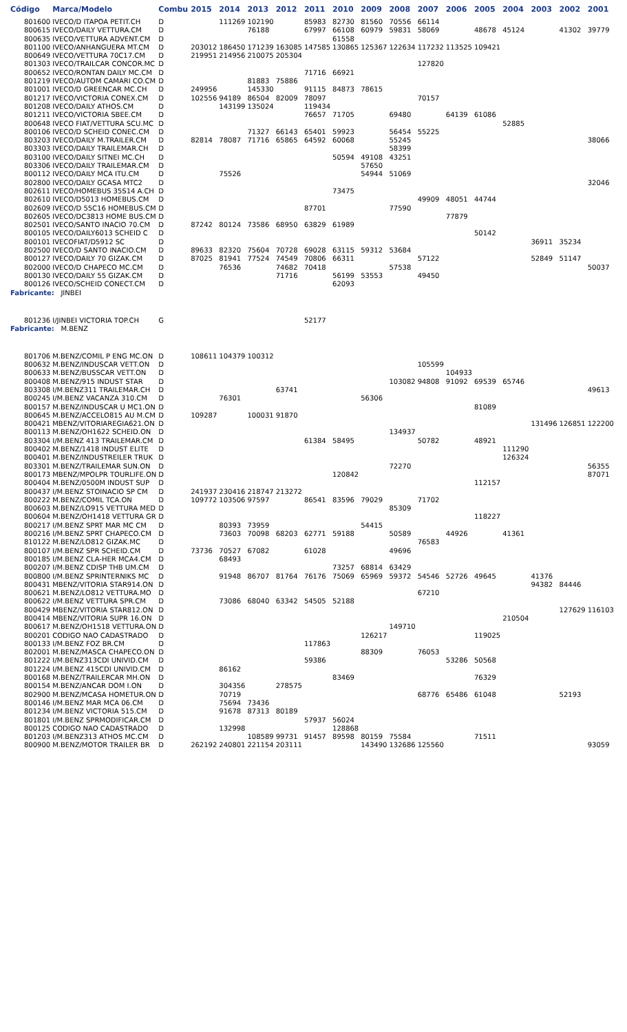| Código | Marca/Modelo | Combu | 2015 | 2014 | 2013 | 2012 | 2011 | 2010 | 2009 | 2008 | 2007 | 2006 | 2005 | 2004 | 2003 | 2002 | 2001 |
| --- | --- | --- | --- | --- | --- | --- | --- | --- | --- | --- | --- | --- | --- | --- | --- | --- | --- |
| 801600 | IVECO/D ITAPOA PETIT.CH | D | | 111269 | 102190 | | 85983 | 82730 | 81560 | 70556 | 66114 | | | | | | |
| 800615 | IVECO/DAILY VETTURA.CM | D | | | 76188 | | 67997 | 66108 | 60979 | 59831 | 58069 | | 48678 | 45124 | | 41302 | 39779 |
| 800635 | IVECO/VETTURA ADVENT.CM | D | | | | | | 61558 | | | | | | | | | |
| 801100 | IVECO/ANHANGUERA MT.CM | D | 203012 | 186450 | 171239 | 163085 | 147585 | 130865 | 125367 | 122634 | 117232 | 113525 | 109421 | | | | |
| 800649 | IVECO/VETTURA 70C17.CM | D | 219951 | 214956 | 210075 | 205304 | | | | | | | | | | | |
| 801303 | IVECO/TRAILCAR CONCOR.MC | D | | | | | | | | | 127820 | | | | | | |
| 800652 | IVECO/RONTAN DAILY MC.CM | D | | | | | 71716 | 66921 | | | | | | | | | |
| 801219 | IVECO/AUTOM CAMARI CO.CM | D | | | 81883 | 75886 | | | | | | | | | | | |
| 801001 | IVECO/D GREENCAR MC.CH | D | 249956 | | 145330 | | 91115 | 84873 | 78615 | | | | | | | | |
| 801217 | IVECO/VICTORIA CONEX.CM | D | 102556 | 94189 | 86504 | 82009 | 78097 | | | | 70157 | | | | | | |
| 801208 | IVECO/DAILY ATHOS.CM | D | | 143199 | 135024 | | 119434 | | | | | | | | | | |
| 801211 | IVECO/VICTORIA SBEE.CM | D | | | | | 76657 | 71705 | | 69480 | | 64139 | 61086 | | | | |
| 800648 | IVECO FIAT/VETTURA SCU.MC | D | | | | | | | | | | | | 52885 | | | |
| 800106 | IVECO/D SCHEID CONEC.CM | D | | | 71327 | 66143 | 65401 | 59923 | | 56454 | 55225 | | | | | | |
| 803203 | IVECO/DAILY M.TRAILER.CM | D | 82814 | 78087 | 71716 | 65865 | 64592 | 60068 | | 55245 | | | | | | | 38066 |
| 803303 | IVECO/DAILY TRAILEMAR.CH | D | | | | | | | | 58399 | | | | | | | |
| 803100 | IVECO/DAILY SITNEI MC.CH | D | | | | | | 50594 | 49108 | 43251 | | | | | | | |
| 803306 | IVECO/DAILY TRAILEMAR.CM | D | | | | | | | 57650 | | | | | | | | |
| 800112 | IVECO/DAILY MCA ITU.CM | D | | 75526 | | | | | 54944 | 51069 | | | | | | | |
| 802800 | IVECO/DAILY GCASA MTC2 | D | | | | | | | | | | | | | | | 32046 |
| 802611 | IVECO/HOMEBUS 35S14 A.CH | D | | | | | | 73475 | | | | | | | | | |
| 802610 | IVECO/D5013 HOMEBUS.CM | D | | | | | | | | | 49909 | 48051 | 44744 | | | | |
| 802609 | IVECO/D 55C16 HOMEBUS.CM | D | | | | | 87701 | | | 77590 | | | | | | | |
| 802605 | IVECO/DC3813 HOME BUS.CM | D | | | | | | | | | | 77879 | | | | | |
| 802501 | IVECO/SANTO INACIO 70.CM | D | 87242 | 80124 | 73586 | 68950 | 63829 | 61989 | | | | | | | | | |
| 800105 | IVECO/DAILY6013 SCHEID C | D | | | | | | | | | | | 50142 | | | | |
| 800101 | IVECOFIAT/D5912 SC | D | | | | | | | | | | | | | 36911 | 35234 | |
| 802500 | IVECO/D SANTO INACIO.CM | D | 89633 | 82320 | 75604 | 70728 | 69028 | 63115 | 59312 | 53684 | | | | | | | |
| 800127 | IVECO/DAILY 70 GIZAK.CM | D | 87025 | 81941 | 77524 | 74549 | 70806 | 66311 | | | 57122 | | | | 52849 | 51147 | |
| 802000 | IVECO/D CHAPECO MC.CM | D | | 76536 | | 74682 | 70418 | | | 57538 | | | | | | | 50037 |
| 800130 | IVECO/DAILY 55 GIZAK.CM | D | | | | 71716 | | 56199 | 53553 | | 49450 | | | | | | |
| 800126 | IVECO/SCHEID CONECT.CM | D | | | | | | 62093 | | | | | | | | | |
| Fabricante: JINBEI | | | | | | | | | | | | | | | | | |
| 801236 | I/JINBEI VICTORIA TOP.CH | G | | | | | 52177 | | | | | | | | | | |
| Fabricante: M.BENZ | | | | | | | | | | | | | | | | | |
| 801706 | M.BENZ/COMIL P ENG MC.ON | D | 108611 | 104379 | 100312 | | | | | | | | | | | | |
| 800632 | M.BENZ/INDUSCAR VETT.ON | D | | | | | | | | | 105599 | | | | | | |
| 800633 | M.BENZ/BUSSCAR VETT.ON | D | | | | | | | | | | 104933 | | | | | |
| 800408 | M.BENZ/915 INDUST STAR | D | | | | | | | | 103082 | 94808 | 91092 | 69539 | 65746 | | | |
| 803308 | I/M.BENZ311 TRAILEMAR.CH | D | | | | 63741 | | | | | | | | | | | 49613 |
| 800245 | I/M.BENZ VACANZA 310.CM | D | | 76301 | | | | | 56306 | | | | | | | | |
| 800157 | M.BENZ/INDUSCAR U MC1.ON | D | | | | | | | | | | | 81089 | | | | |
| 800645 | M.BENZ/ACCELO815 AU M.CM | D | 109287 | | 100031 | 91870 | | | | | | | | | | | |
| 800421 | MBENZ/VITORIAREGIA621.ON | D | | | | | | | | | | | | | 131496 | 126851 | 122200 |
| 800113 | M.BENZ/OH1622 SCHEID.ON | D | | | | | | | | 134937 | | | | | | | |
| 803304 | I/M.BENZ 413 TRAILEMAR.CM | D | | | | | 61384 | 58495 | | | 50782 | | 48921 | | | | |
| 800402 | M.BENZ/1418 INDUST ELITE | D | | | | | | | | | | | | 111290 | | | |
| 800401 | M.BENZ/INDUSTREILER TRUK | D | | | | | | | | | | | | 126324 | | | |
| 803301 | M.BENZ/TRAILEMAR SUN.ON | D | | | | | | | | 72270 | | | | | | | 56355 |
| 800173 | MBENZ/MPOLPR TOURLIFE.ON | D | | | | | | 120842 | | | | | | | | | 87071 |
| 800404 | M.BENZ/0500M INDUST SUP | D | | | | | | | | | | | 112157 | | | | |
| 800437 | I/M.BENZ STOINACIO SP CM | D | 241937 | 230416 | 218747 | 213272 | | | | | | | | | | | |
| 800222 | M.BENZ/COMIL TCA.ON | D | 109772 | 103506 | 97597 | | 86541 | 83596 | 79029 | | 71702 | | | | | | |
| 800603 | M.BENZ/LO915 VETTURA MED | D | | | | | | | | 85309 | | | | | | | |
| 800604 | M.BENZ/OH1418 VETTURA GR | D | | | | | | | | | | | 118227 | | | | |
| 800217 | I/M.BENZ SPRT MAR MC CM | D | | 80393 | 73959 | | | | 54415 | | | | | | | | |
| 800216 | I/M.BENZ SPRT CHAPECO.CM | D | | 73603 | 70098 | 68203 | 62771 | 59188 | | 50589 | | 44926 | | 41361 | | | |
| 810122 | M.BENZ/LO812 GIZAK.MC | D | | | | | | | | | 76583 | | | | | | |
| 800107 | I/M.BENZ SPR SCHEID.CM | D | 73736 | 70527 | 67082 | | 61028 | | | 49696 | | | | | | | |
| 800185 | I/M.BENZ CLA-HER MCA4.CM | D | | 68493 | | | | | | | | | | | | | |
| 800207 | I/M.BENZ CDISP THB UM.CM | D | | | | | | 73257 | 68814 | 63429 | | | | | | | |
| 800800 | I/M.BENZ SPRINTERNIKS MC | D | | 91948 | 86707 | 81764 | 76176 | 75069 | 65969 | 59372 | 54546 | 52726 | 49645 | | 41376 | | |
| 800431 | MBENZ/VITORIA STAR914.ON | D | | | | | | | | | | | | | 94382 | 84446 | |
| 800621 | M.BENZ/LO812 VETTURA.MO | D | | | | | | | | | 67210 | | | | | | |
| 800622 | I/M.BENZ VETTURA SPR.CM | D | | 73086 | 68040 | 63342 | 54505 | 52188 | | | | | | | | | |
| 800429 | MBENZ/VITORIA STAR812.ON | D | | | | | | | | | | | | | | 127629 | 116103 |
| 800414 | MBENZ/VITORIA SUPR 16.ON | D | | | | | | | | | | | | 210504 | | | |
| 800617 | M.BENZ/OH1518 VETTURA.ON | D | | | | | | | | 149710 | | | | | | | |
| 800201 | CODIGO NAO CADASTRADO | D | | | | | | | 126217 | | | | 119025 | | | | |
| 800133 | I/M.BENZ FOZ BR.CM | D | | | | | 117863 | | | | | | | | | | |
| 802001 | M.BENZ/MASCA CHAPECO.ON | D | | | | | | | 88309 | | 76053 | | | | | | |
| 801222 | I/M.BENZ313CDI UNIVID.CM | D | | | | | 59386 | | | | | 53286 | 50568 | | | | |
| 801224 | I/M.BENZ 415CDI UNIVID.CM | D | | 86162 | | | | | | | | | | | | | |
| 800168 | M.BENZ/TRAILERCAR MH.ON | D | | | | | | 83469 | | | | | 76329 | | | | |
| 800154 | M.BENZ/ANCAR DOM I.ON | D | | 304356 | | 278575 | | | | | | | | | | | |
| 802900 | M.BENZ/MCASA HOMETUR.ON | D | | 70719 | | | | | | | 68776 | 65486 | 61048 | | | 52193 | |
| 800146 | I/M.BENZ MAR MCA 06.CM | D | | 75694 | 73436 | | | | | | | | | | | | |
| 801234 | I/M.BENZ VICTORIA 515.CM | D | | 91678 | 87313 | 80189 | | | | | | | | | | | |
| 801801 | I/M.BENZ SPRMODIFICAR.CM | D | | | | | 57937 | 56024 | | | | | | | | | |
| 800125 | CODIGO NAO CADASTRADO | D | | 132998 | | | | 128868 | | | | | | | | | |
| 801203 | I/M.BENZ313 ATHOS MC.CM | D | | | 108589 | 99731 | 91457 | 89598 | 80159 | 75584 | | | 71511 | | | | |
| 800900 | M.BENZ/MOTOR TRAILER BR | D | 262192 | 240801 | 221154 | 203111 | | | 143490 | 132686 | 125560 | | | | | | 93059 |